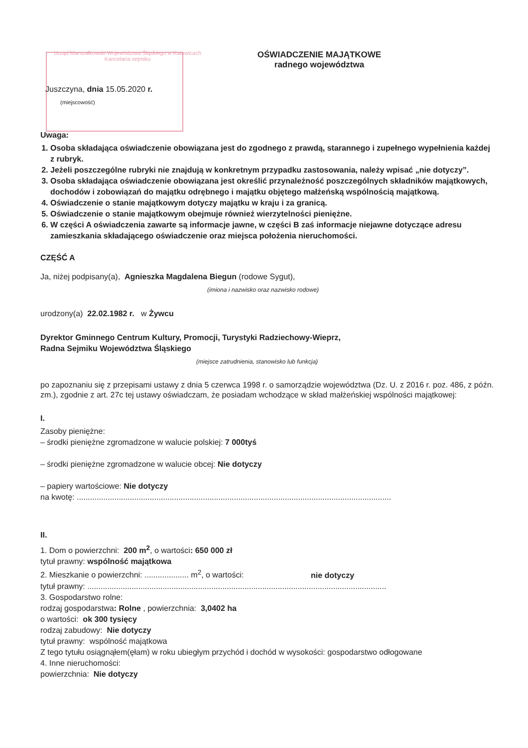Urząd Marszałkowski Województwa Śląskiego w Katowicach Kancelaria sejmiku
Juszczyna, dnia 15.05.2020 r.
(miejscowość)
OŚWIADCZENIE MAJĄTKOWE
radnego województwa
Uwaga:
1. Osoba składająca oświadczenie obowiązana jest do zgodnego z prawdą, starannego i zupełnego wypełnienia każdej z rubryk.
2. Jeżeli poszczególne rubryki nie znajdują w konkretnym przypadku zastosowania, należy wpisać „nie dotyczy”.
3. Osoba składająca oświadczenie obowiązana jest określić przynależność poszczególnych składników majątkowych, dochodów i zobowiązań do majątku odrębnego i majątku objętego małżeńską wspólnością majątkową.
4. Oświadczenie o stanie majątkowym dotyczy majątku w kraju i za granicą.
5. Oświadczenie o stanie majątkowym obejmuje również wierzytelności pieniężne.
6. W części A oświadczenia zawarte są informacje jawne, w części B zaś informacje niejawne dotyczące adresu zamieszkania składającego oświadczenie oraz miejsca położenia nieruchomości.
CZĘŚĆ A
Ja, niżej podpisany(a), Agnieszka Magdalena Biegun (rodowe Sygut),
(imiona i nazwisko oraz nazwisko rodowe)
urodzony(a) 22.02.1982 r. w Żywcu
Dyrektor Gminnego Centrum Kultury, Promocji, Turystyki Radziechowy-Wieprz,
Radna Sejmiku Województwa Śląskiego
(miejsce zatrudnienia, stanowisko lub funkcja)
po zapoznaniu się z przepisami ustawy z dnia 5 czerwca 1998 r. o samorządzie województwa (Dz. U. z 2016 r. poz. 486, z późn. zm.), zgodnie z art. 27c tej ustawy oświadczam, że posiadam wchodzące w skład małżeńskiej wspólności majątkowej:
I.
Zasoby pieniężne:
– środki pieniężne zgromadzone w walucie polskiej: 7 000tyś
– środki pieniężne zgromadzone w walucie obcej: Nie dotyczy
– papiery wartościowe: Nie dotyczy
na kwotę: ..............................................................................................................................................
II.
1. Dom o powierzchni: 200 m<sup>2</sup>, o wartości: 650 000 zł
tytuł prawny: wspólność majątkowa
2. Mieszkanie o powierzchni: .................... m<sup>2</sup>, o wartości: nie dotyczy
tytuł prawny: .......................................................................................................................................
3. Gospodarstwo rolne:
rodzaj gospodarstwa: Rolne , powierzchnia: 3,0402 ha
o wartości: ok 300 tysięcy
rodzaj zabudowy: Nie dotyczy
tytuł prawny: wspólność majątkowa
Z tego tytułu osiągnąłem(ęłam) w roku ubiegłym przychód i dochód w wysokości: gospodarstwo odłogowane
4. Inne nieruchomości:
powierzchnia: Nie dotyczy